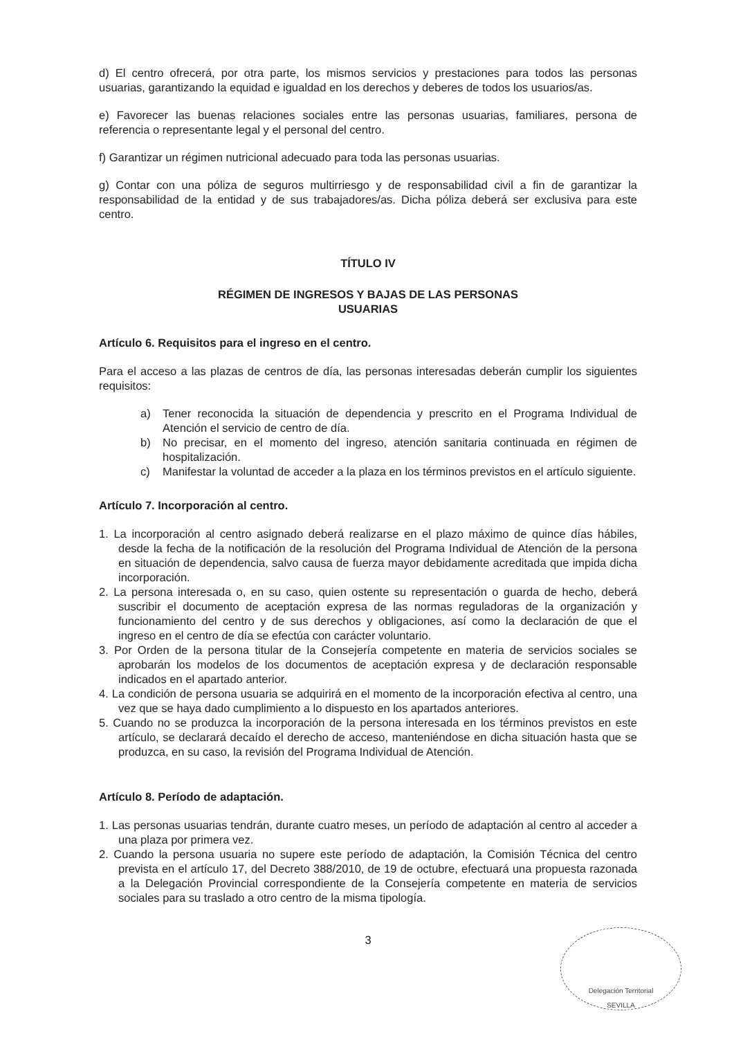d) El centro ofrecerá, por otra parte, los mismos servicios y prestaciones para todos las personas usuarias, garantizando la equidad e igualdad en los derechos y deberes de todos los usuarios/as.
e) Favorecer las buenas relaciones sociales entre las personas usuarias, familiares, persona de referencia o representante legal y el personal del centro.
f) Garantizar un régimen nutricional adecuado para toda las personas usuarias.
g) Contar con una póliza de seguros multirriesgo y de responsabilidad civil a fin de garantizar la responsabilidad de la entidad y de sus trabajadores/as. Dicha póliza deberá ser exclusiva para este centro.
TÍTULO IV
RÉGIMEN DE INGRESOS Y BAJAS DE LAS PERSONAS
USUARIAS
Artículo 6. Requisitos para el ingreso en el centro.
Para el acceso a las plazas de centros de día, las personas interesadas deberán cumplir los siguientes requisitos:
a) Tener reconocida la situación de dependencia y prescrito en el Programa Individual de Atención el servicio de centro de día.
b) No precisar, en el momento del ingreso, atención sanitaria continuada en régimen de hospitalización.
c) Manifestar la voluntad de acceder a la plaza en los términos previstos en el artículo siguiente.
Artículo 7. Incorporación al centro.
1. La incorporación al centro asignado deberá realizarse en el plazo máximo de quince días hábiles, desde la fecha de la notificación de la resolución del Programa Individual de Atención de la persona en situación de dependencia, salvo causa de fuerza mayor debidamente acreditada que impida dicha incorporación.
2. La persona interesada o, en su caso, quien ostente su representación o guarda de hecho, deberá suscribir el documento de aceptación expresa de las normas reguladoras de la organización y funcionamiento del centro y de sus derechos y obligaciones, así como la declaración de que el ingreso en el centro de día se efectúa con carácter voluntario.
3. Por Orden de la persona titular de la Consejería competente en materia de servicios sociales se aprobarán los modelos de los documentos de aceptación expresa y de declaración responsable indicados en el apartado anterior.
4. La condición de persona usuaria se adquirirá en el momento de la incorporación efectiva al centro, una vez que se haya dado cumplimiento a lo dispuesto en los apartados anteriores.
5. Cuando no se produzca la incorporación de la persona interesada en los términos previstos en este artículo, se declarará decaído el derecho de acceso, manteniéndose en dicha situación hasta que se produzca, en su caso, la revisión del Programa Individual de Atención.
Artículo 8. Período de adaptación.
1. Las personas usuarias tendrán, durante cuatro meses, un período de adaptación al centro al acceder a una plaza por primera vez.
2. Cuando la persona usuaria no supere este período de adaptación, la Comisión Técnica del centro prevista en el artículo 17, del Decreto 388/2010, de 19 de octubre, efectuará una propuesta razonada a la Delegación Provincial correspondiente de la Consejería competente en materia de servicios sociales para su traslado a otro centro de la misma tipología.
3
Delegación Territorial
SEVILLA